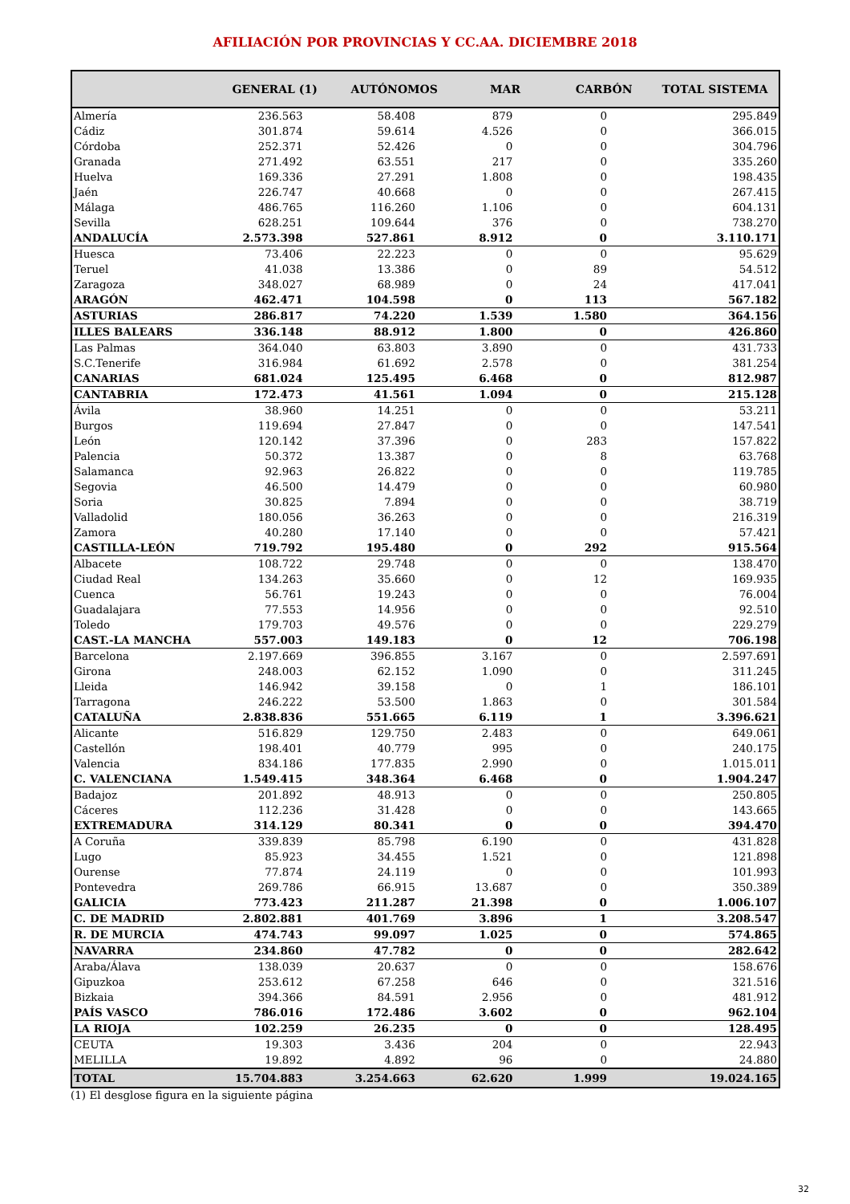AFILIACIÓN POR PROVINCIAS Y CC.AA. DICIEMBRE 2018
| | GENERAL (1) | AUTÓNOMOS | MAR | CARBÓN | TOTAL SISTEMA |
| --- | --- | --- | --- | --- | --- |
| Almería | 236.563 | 58.408 | 879 | 0 | 295.849 |
| Cádiz | 301.874 | 59.614 | 4.526 | 0 | 366.015 |
| Córdoba | 252.371 | 52.426 | 0 | 0 | 304.796 |
| Granada | 271.492 | 63.551 | 217 | 0 | 335.260 |
| Huelva | 169.336 | 27.291 | 1.808 | 0 | 198.435 |
| Jaén | 226.747 | 40.668 | 0 | 0 | 267.415 |
| Málaga | 486.765 | 116.260 | 1.106 | 0 | 604.131 |
| Sevilla | 628.251 | 109.644 | 376 | 0 | 738.270 |
| ANDALUCÍA | 2.573.398 | 527.861 | 8.912 | 0 | 3.110.171 |
| Huesca | 73.406 | 22.223 | 0 | 0 | 95.629 |
| Teruel | 41.038 | 13.386 | 0 | 89 | 54.512 |
| Zaragoza | 348.027 | 68.989 | 0 | 24 | 417.041 |
| ARAGÓN | 462.471 | 104.598 | 0 | 113 | 567.182 |
| ASTURIAS | 286.817 | 74.220 | 1.539 | 1.580 | 364.156 |
| ILLES BALEARS | 336.148 | 88.912 | 1.800 | 0 | 426.860 |
| Las Palmas | 364.040 | 63.803 | 3.890 | 0 | 431.733 |
| S.C.Tenerife | 316.984 | 61.692 | 2.578 | 0 | 381.254 |
| CANARIAS | 681.024 | 125.495 | 6.468 | 0 | 812.987 |
| CANTABRIA | 172.473 | 41.561 | 1.094 | 0 | 215.128 |
| Ávila | 38.960 | 14.251 | 0 | 0 | 53.211 |
| Burgos | 119.694 | 27.847 | 0 | 0 | 147.541 |
| León | 120.142 | 37.396 | 0 | 283 | 157.822 |
| Palencia | 50.372 | 13.387 | 0 | 8 | 63.768 |
| Salamanca | 92.963 | 26.822 | 0 | 0 | 119.785 |
| Segovia | 46.500 | 14.479 | 0 | 0 | 60.980 |
| Soria | 30.825 | 7.894 | 0 | 0 | 38.719 |
| Valladolid | 180.056 | 36.263 | 0 | 0 | 216.319 |
| Zamora | 40.280 | 17.140 | 0 | 0 | 57.421 |
| CASTILLA-LEÓN | 719.792 | 195.480 | 0 | 292 | 915.564 |
| Albacete | 108.722 | 29.748 | 0 | 0 | 138.470 |
| Ciudad Real | 134.263 | 35.660 | 0 | 12 | 169.935 |
| Cuenca | 56.761 | 19.243 | 0 | 0 | 76.004 |
| Guadalajara | 77.553 | 14.956 | 0 | 0 | 92.510 |
| Toledo | 179.703 | 49.576 | 0 | 0 | 229.279 |
| CAST.-LA MANCHA | 557.003 | 149.183 | 0 | 12 | 706.198 |
| Barcelona | 2.197.669 | 396.855 | 3.167 | 0 | 2.597.691 |
| Girona | 248.003 | 62.152 | 1.090 | 0 | 311.245 |
| Lleida | 146.942 | 39.158 | 0 | 1 | 186.101 |
| Tarragona | 246.222 | 53.500 | 1.863 | 0 | 301.584 |
| CATALUÑA | 2.838.836 | 551.665 | 6.119 | 1 | 3.396.621 |
| Alicante | 516.829 | 129.750 | 2.483 | 0 | 649.061 |
| Castellón | 198.401 | 40.779 | 995 | 0 | 240.175 |
| Valencia | 834.186 | 177.835 | 2.990 | 0 | 1.015.011 |
| C. VALENCIANA | 1.549.415 | 348.364 | 6.468 | 0 | 1.904.247 |
| Badajoz | 201.892 | 48.913 | 0 | 0 | 250.805 |
| Cáceres | 112.236 | 31.428 | 0 | 0 | 143.665 |
| EXTREMADURA | 314.129 | 80.341 | 0 | 0 | 394.470 |
| A Coruña | 339.839 | 85.798 | 6.190 | 0 | 431.828 |
| Lugo | 85.923 | 34.455 | 1.521 | 0 | 121.898 |
| Ourense | 77.874 | 24.119 | 0 | 0 | 101.993 |
| Pontevedra | 269.786 | 66.915 | 13.687 | 0 | 350.389 |
| GALICIA | 773.423 | 211.287 | 21.398 | 0 | 1.006.107 |
| C. DE MADRID | 2.802.881 | 401.769 | 3.896 | 1 | 3.208.547 |
| R. DE MURCIA | 474.743 | 99.097 | 1.025 | 0 | 574.865 |
| NAVARRA | 234.860 | 47.782 | 0 | 0 | 282.642 |
| Araba/Álava | 138.039 | 20.637 | 0 | 0 | 158.676 |
| Gipuzkoa | 253.612 | 67.258 | 646 | 0 | 321.516 |
| Bizkaia | 394.366 | 84.591 | 2.956 | 0 | 481.912 |
| PAÍS VASCO | 786.016 | 172.486 | 3.602 | 0 | 962.104 |
| LA RIOJA | 102.259 | 26.235 | 0 | 0 | 128.495 |
| CEUTA | 19.303 | 3.436 | 204 | 0 | 22.943 |
| MELILLA | 19.892 | 4.892 | 96 | 0 | 24.880 |
| TOTAL | 15.704.883 | 3.254.663 | 62.620 | 1.999 | 19.024.165 |
(1) El desglose figura en la siguiente página
32